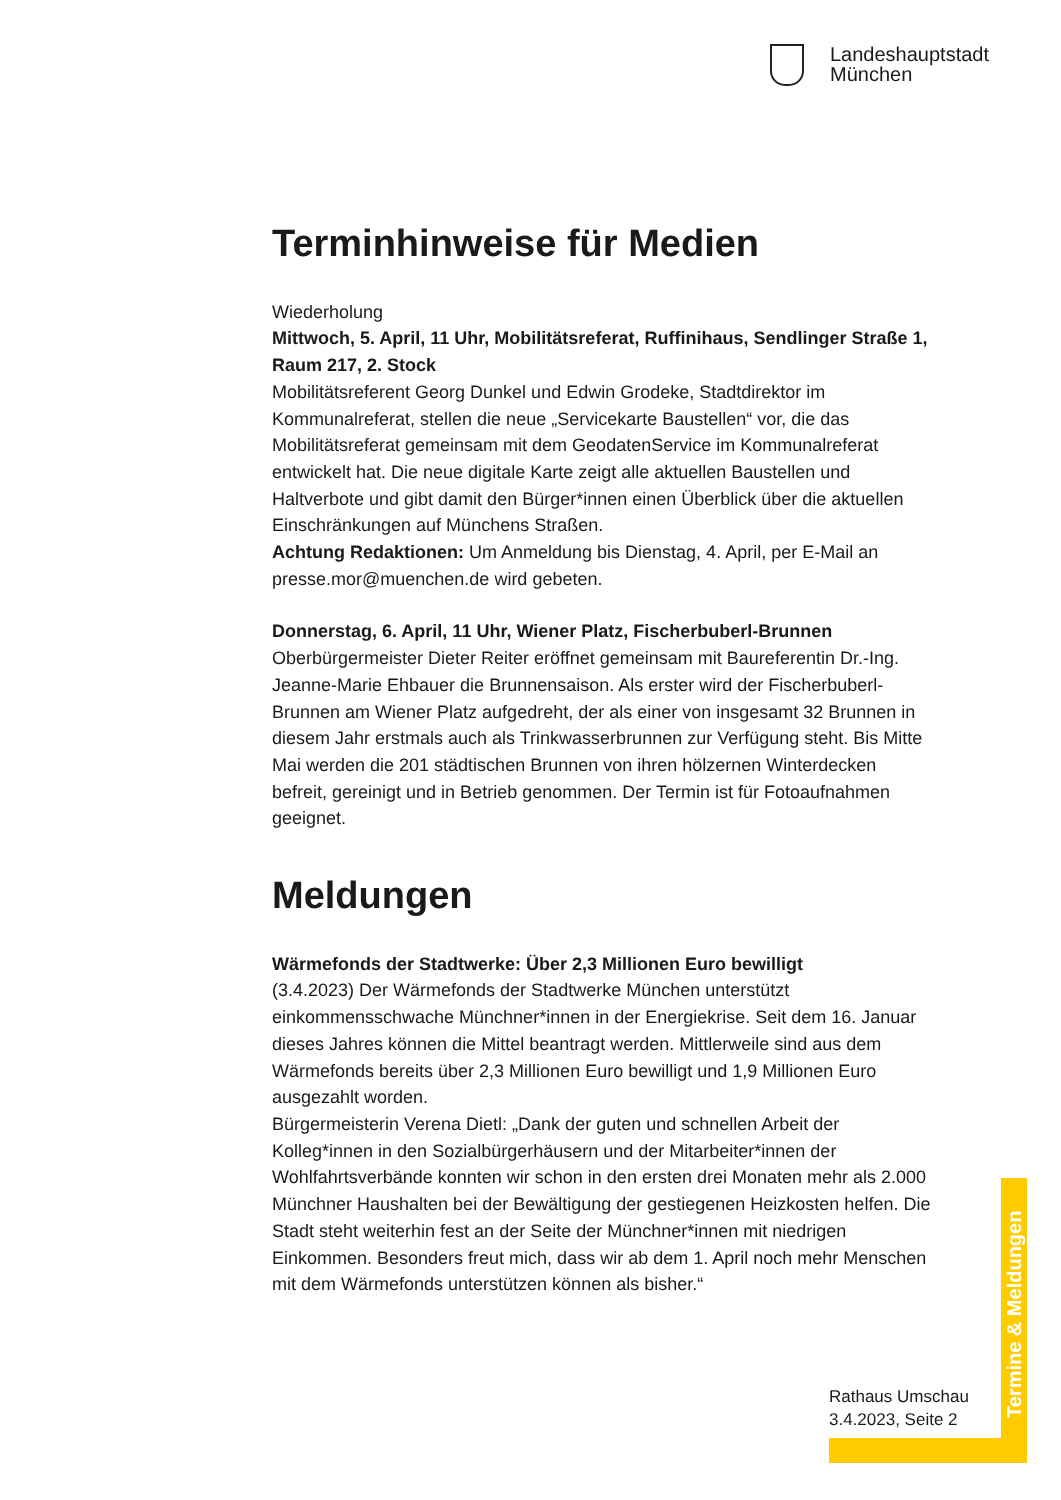Landeshauptstadt
München
Terminhinweise für Medien
Wiederholung
Mittwoch, 5. April, 11 Uhr, Mobilitätsreferat, Ruffinihaus, Sendlinger Straße 1, Raum 217, 2. Stock
Mobilitätsreferent Georg Dunkel und Edwin Grodeke, Stadtdirektor im Kommunalreferat, stellen die neue „Servicekarte Baustellen“ vor, die das Mobilitätsreferat gemeinsam mit dem GeodatenService im Kommunalreferat entwickelt hat. Die neue digitale Karte zeigt alle aktuellen Baustellen und Haltverbote und gibt damit den Bürger*innen einen Überblick über die aktuellen Einschränkungen auf Münchens Straßen.
Achtung Redaktionen: Um Anmeldung bis Dienstag, 4. April, per E-Mail an presse.mor@muenchen.de wird gebeten.
Donnerstag, 6. April, 11 Uhr, Wiener Platz, Fischerbuberl-Brunnen
Oberbürgermeister Dieter Reiter eröffnet gemeinsam mit Baureferentin Dr.-Ing. Jeanne-Marie Ehbauer die Brunnensaison. Als erster wird der Fischerbuberl-Brunnen am Wiener Platz aufgedreht, der als einer von insgesamt 32 Brunnen in diesem Jahr erstmals auch als Trinkwasserbrunnen zur Verfügung steht. Bis Mitte Mai werden die 201 städtischen Brunnen von ihren hölzernen Winterdecken befreit, gereinigt und in Betrieb genommen. Der Termin ist für Fotoaufnahmen geeignet.
Meldungen
Wärmefonds der Stadtwerke: Über 2,3 Millionen Euro bewilligt
(3.4.2023) Der Wärmefonds der Stadtwerke München unterstützt einkommensschwache Münchner*innen in der Energiekrise. Seit dem 16. Januar dieses Jahres können die Mittel beantragt werden. Mittlerweile sind aus dem Wärmefonds bereits über 2,3 Millionen Euro bewilligt und 1,9 Millionen Euro ausgezahlt worden.
Bürgermeisterin Verena Dietl: „Dank der guten und schnellen Arbeit der Kolleg*innen in den Sozialbürgerhäusern und der Mitarbeiter*innen der Wohlfahrtsverbände konnten wir schon in den ersten drei Monaten mehr als 2.000 Münchner Haushalten bei der Bewältigung der gestiegenen Heizkosten helfen. Die Stadt steht weiterhin fest an der Seite der Münchner*innen mit niedrigen Einkommen. Besonders freut mich, dass wir ab dem 1. April noch mehr Menschen mit dem Wärmefonds unterstützen können als bisher.“
Termine & Meldungen
Rathaus Umschau
3.4.2023, Seite 2